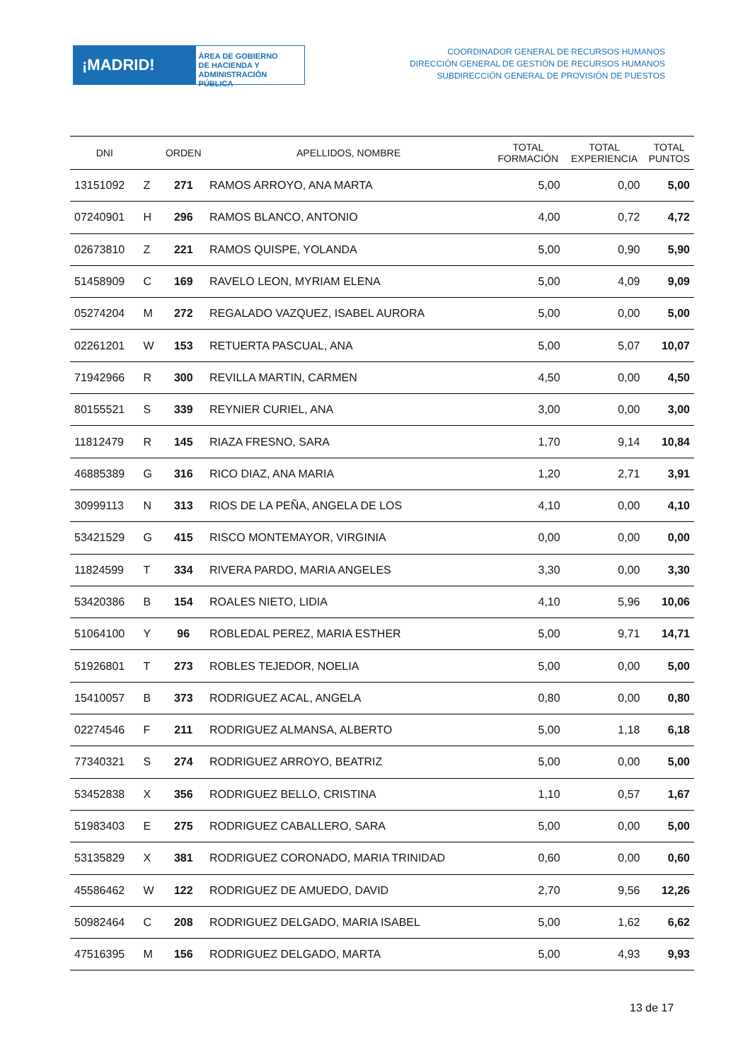¡MADRID!
ÁREA DE GOBIERNO
DE HACIENDA Y
ADMINISTRACIÓN PÚBLICA
COORDINADOR GENERAL DE RECURSOS HUMANOS
DIRECCIÓN GENERAL DE GESTIÓN DE RECURSOS HUMANOS
SUBDIRECCIÓN GENERAL DE PROVISIÓN DE PUESTOS
| DNI | | ORDEN | APELLIDOS, NOMBRE | TOTAL FORMACIÓN | TOTAL EXPERIENCIA | TOTAL PUNTOS |
| --- | --- | --- | --- | --- | --- | --- |
| 13151092 | Z | 271 | RAMOS ARROYO, ANA MARTA | 5,00 | 0,00 | 5,00 |
| 07240901 | H | 296 | RAMOS BLANCO, ANTONIO | 4,00 | 0,72 | 4,72 |
| 02673810 | Z | 221 | RAMOS QUISPE, YOLANDA | 5,00 | 0,90 | 5,90 |
| 51458909 | C | 169 | RAVELO LEON, MYRIAM ELENA | 5,00 | 4,09 | 9,09 |
| 05274204 | M | 272 | REGALADO VAZQUEZ, ISABEL AURORA | 5,00 | 0,00 | 5,00 |
| 02261201 | W | 153 | RETUERTA PASCUAL, ANA | 5,00 | 5,07 | 10,07 |
| 71942966 | R | 300 | REVILLA MARTIN, CARMEN | 4,50 | 0,00 | 4,50 |
| 80155521 | S | 339 | REYNIER CURIEL, ANA | 3,00 | 0,00 | 3,00 |
| 11812479 | R | 145 | RIAZA FRESNO, SARA | 1,70 | 9,14 | 10,84 |
| 46885389 | G | 316 | RICO DIAZ, ANA MARIA | 1,20 | 2,71 | 3,91 |
| 30999113 | N | 313 | RIOS DE LA PEÑA, ANGELA DE LOS | 4,10 | 0,00 | 4,10 |
| 53421529 | G | 415 | RISCO MONTEMAYOR, VIRGINIA | 0,00 | 0,00 | 0,00 |
| 11824599 | T | 334 | RIVERA PARDO, MARIA ANGELES | 3,30 | 0,00 | 3,30 |
| 53420386 | B | 154 | ROALES NIETO, LIDIA | 4,10 | 5,96 | 10,06 |
| 51064100 | Y | 96 | ROBLEDAL PEREZ, MARIA ESTHER | 5,00 | 9,71 | 14,71 |
| 51926801 | T | 273 | ROBLES TEJEDOR, NOELIA | 5,00 | 0,00 | 5,00 |
| 15410057 | B | 373 | RODRIGUEZ ACAL, ANGELA | 0,80 | 0,00 | 0,80 |
| 02274546 | F | 211 | RODRIGUEZ ALMANSA, ALBERTO | 5,00 | 1,18 | 6,18 |
| 77340321 | S | 274 | RODRIGUEZ ARROYO, BEATRIZ | 5,00 | 0,00 | 5,00 |
| 53452838 | X | 356 | RODRIGUEZ BELLO, CRISTINA | 1,10 | 0,57 | 1,67 |
| 51983403 | E | 275 | RODRIGUEZ CABALLERO, SARA | 5,00 | 0,00 | 5,00 |
| 53135829 | X | 381 | RODRIGUEZ CORONADO, MARIA TRINIDAD | 0,60 | 0,00 | 0,60 |
| 45586462 | W | 122 | RODRIGUEZ DE AMUEDO, DAVID | 2,70 | 9,56 | 12,26 |
| 50982464 | C | 208 | RODRIGUEZ DELGADO, MARIA ISABEL | 5,00 | 1,62 | 6,62 |
| 47516395 | M | 156 | RODRIGUEZ DELGADO, MARTA | 5,00 | 4,93 | 9,93 |
13 de 17